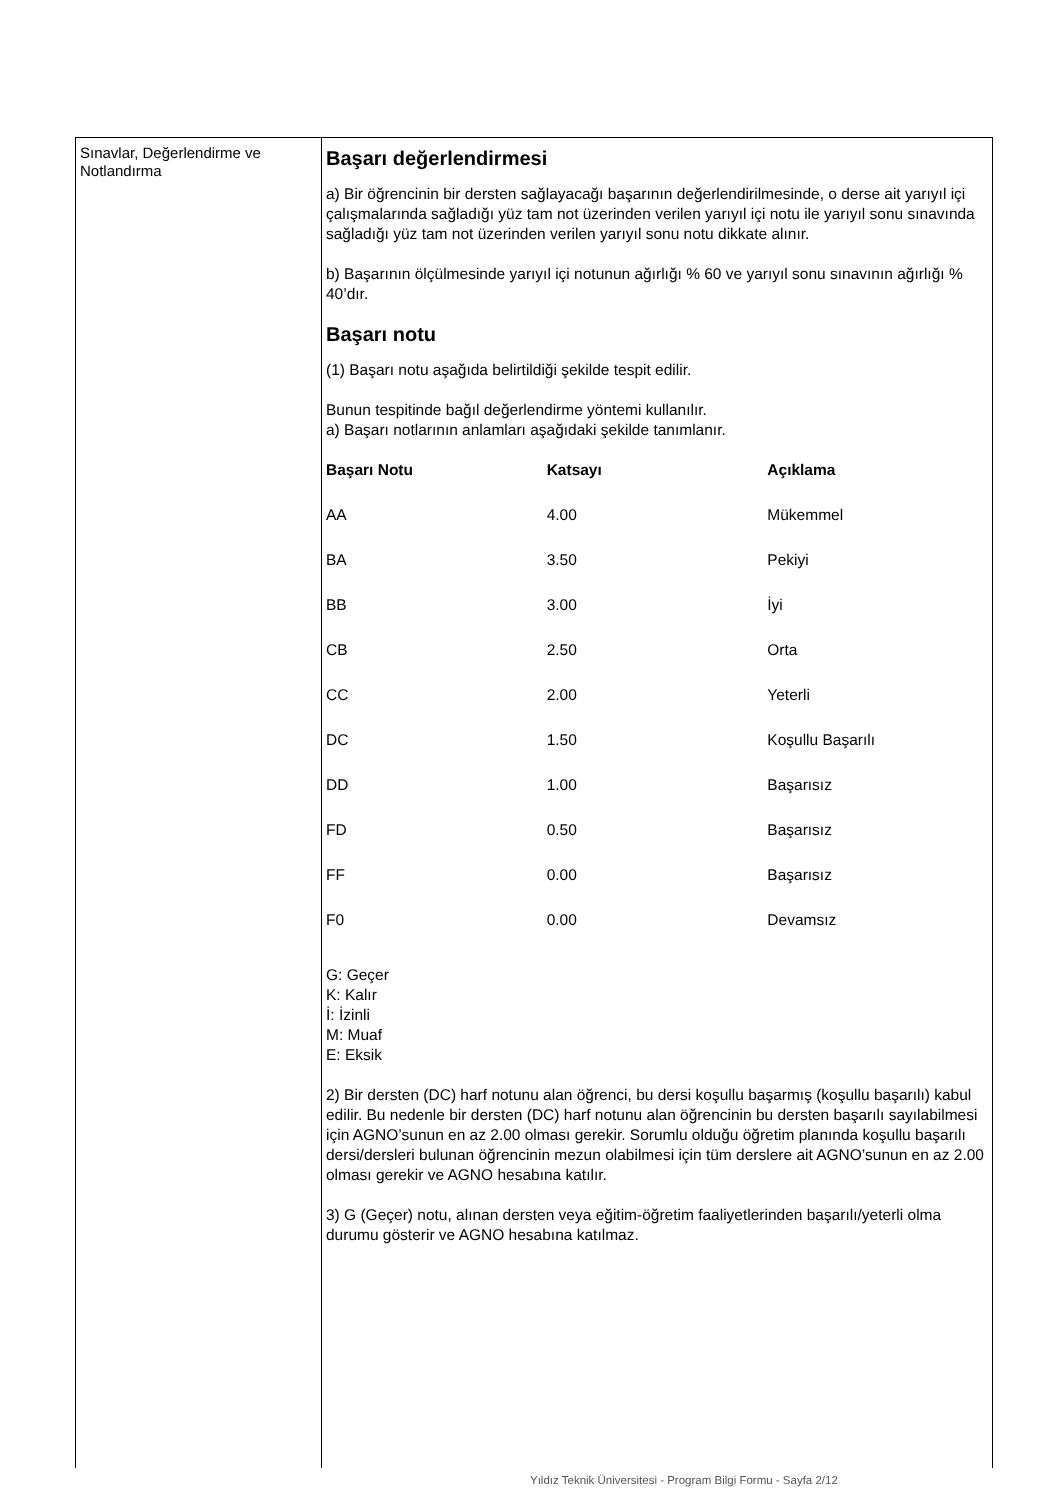Sınavlar, Değerlendirme ve Notlandırma
Başarı değerlendirmesi
a) Bir öğrencinin bir dersten sağlayacağı başarının değerlendirilmesinde, o derse ait yarıyıl içi çalışmalarında sağladığı yüz tam not üzerinden verilen yarıyıl içi notu ile yarıyıl sonu sınavında sağladığı yüz tam not üzerinden verilen yarıyıl sonu notu dikkate alınır.
b) Başarının ölçülmesinde yarıyıl içi notunun ağırlığı % 60 ve yarıyıl sonu sınavının ağırlığı % 40’dır.
Başarı notu
(1) Başarı notu aşağıda belirtildiği şekilde tespit edilir.
Bunun tespitinde bağıl değerlendirme yöntemi kullanılır.
a) Başarı notlarının anlamları aşağıdaki şekilde tanımlanır.
| Başarı Notu | Katsayı | Açıklama |
| --- | --- | --- |
| AA | 4.00 | Mükemmel |
| BA | 3.50 | Pekiyi |
| BB | 3.00 | İyi |
| CB | 2.50 | Orta |
| CC | 2.00 | Yeterli |
| DC | 1.50 | Koşullu Başarılı |
| DD | 1.00 | Başarısız |
| FD | 0.50 | Başarısız |
| FF | 0.00 | Başarısız |
| F0 | 0.00 | Devamsız |
G: Geçer
K: Kalır
İ: İzinli
M: Muaf
E: Eksik
2) Bir dersten (DC) harf notunu alan öğrenci, bu dersi koşullu başarmış (koşullu başarılı) kabul edilir. Bu nedenle bir dersten (DC) harf notunu alan öğrencinin bu dersten başarılı sayılabilmesi için AGNO’sunun en az 2.00 olması gerekir. Sorumlu olduğu öğretim planında koşullu başarılı dersi/dersleri bulunan öğrencinin mezun olabilmesi için tüm derslere ait AGNO’sunun en az 2.00 olması gerekir ve AGNO hesabına katılır.
3) G (Geçer) notu, alınan dersten veya eğitim-öğretim faaliyetlerinden başarılı/yeterli olma durumu gösterir ve AGNO hesabına katılmaz.
Yıldız Teknik Üniversitesi - Program Bilgi Formu - Sayfa 2/12